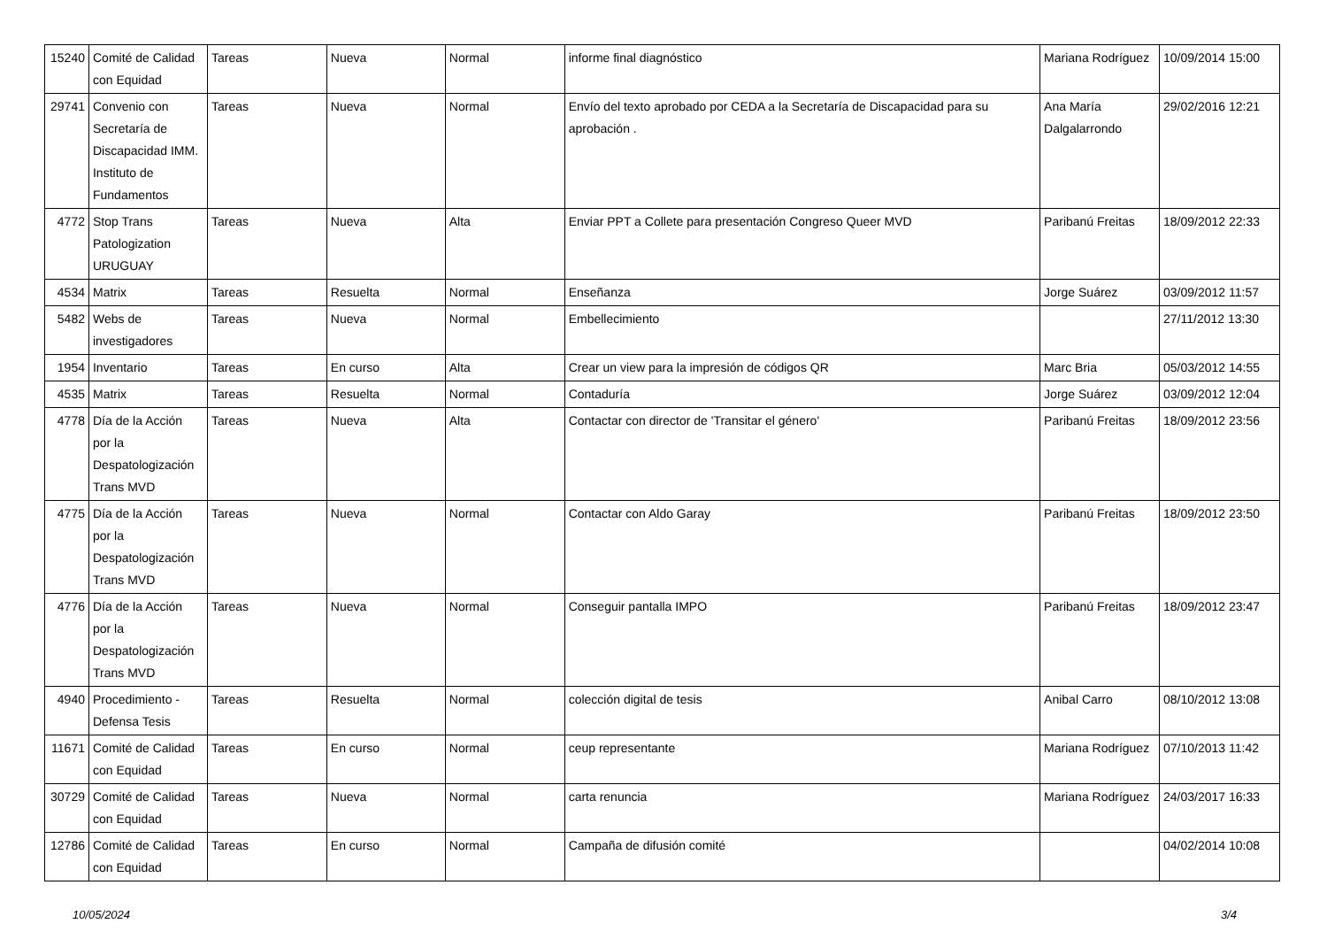| 15240 | Comité de Calidad con Equidad | Tareas | Nueva | Normal | informe final diagnóstico | Mariana Rodríguez | 10/09/2014 15:00 |
| 29741 | Convenio con Secretaría de Discapacidad IMM. Instituto de Fundamentos | Tareas | Nueva | Normal | Envío del texto aprobado por CEDA a la Secretaría de Discapacidad para su aprobación . | Ana María Dalgalarrondo | 29/02/2016 12:21 |
| 4772 | Stop Trans Patologization URUGUAY | Tareas | Nueva | Alta | Enviar PPT a Collete para presentación Congreso Queer MVD | Paribanú Freitas | 18/09/2012 22:33 |
| 4534 | Matrix | Tareas | Resuelta | Normal | Enseñanza | Jorge Suárez | 03/09/2012 11:57 |
| 5482 | Webs de investigadores | Tareas | Nueva | Normal | Embellecimiento | | 27/11/2012 13:30 |
| 1954 | Inventario | Tareas | En curso | Alta | Crear un view para la impresión de códigos QR | Marc Bria | 05/03/2012 14:55 |
| 4535 | Matrix | Tareas | Resuelta | Normal | Contaduría | Jorge Suárez | 03/09/2012 12:04 |
| 4778 | Día de la Acción por la Despatologización Trans MVD | Tareas | Nueva | Alta | Contactar con director de 'Transitar el género' | Paribanú Freitas | 18/09/2012 23:56 |
| 4775 | Día de la Acción por la Despatologización Trans MVD | Tareas | Nueva | Normal | Contactar con Aldo Garay | Paribanú Freitas | 18/09/2012 23:50 |
| 4776 | Día de la Acción por la Despatologización Trans MVD | Tareas | Nueva | Normal | Conseguir pantalla IMPO | Paribanú Freitas | 18/09/2012 23:47 |
| 4940 | Procedimiento - Defensa Tesis | Tareas | Resuelta | Normal | colección digital de tesis | Anibal Carro | 08/10/2012 13:08 |
| 11671 | Comité de Calidad con Equidad | Tareas | En curso | Normal | ceup representante | Mariana Rodríguez | 07/10/2013 11:42 |
| 30729 | Comité de Calidad con Equidad | Tareas | Nueva | Normal | carta renuncia | Mariana Rodríguez | 24/03/2017 16:33 |
| 12786 | Comité de Calidad con Equidad | Tareas | En curso | Normal | Campaña de difusión comité | | 04/02/2014 10:08 |
10/05/2024 3/4